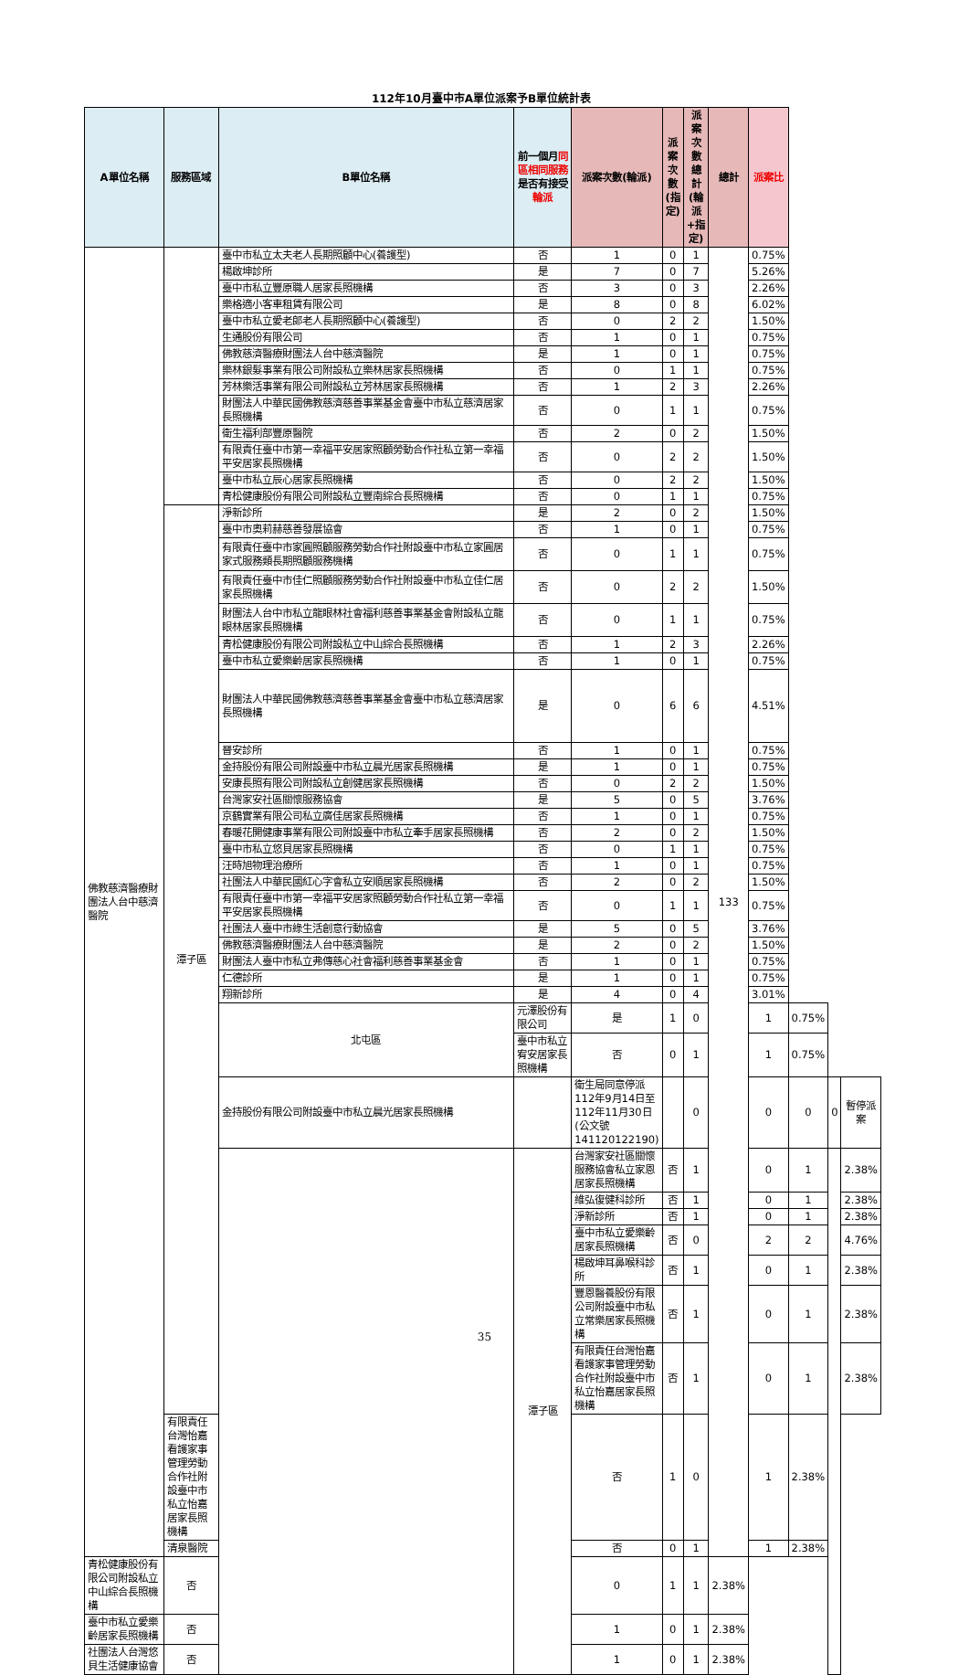112年10月臺中市A單位派案予B單位統計表
| A單位名稱 | 服務區域 | B單位名稱 | 前一個月 同區相同服務 是否有接受 輪派 | 派案次數(輪派) | 派案次數(指定) | 派案次數總計(輪派+指定) | 總計 | 派案比 | | | |
| --- | --- | --- | --- | --- | --- | --- | --- | --- | --- | --- | --- |
| 佛教慈濟醫療財團法人台中慈濟醫院 | | 臺中市私立太夫老人長期照顧中心(養護型) | 否 | 1 | 0 | 1 | 133 | 0.75% | | | |
| | | 楊啟坤診所 | 是 | 7 | 0 | 7 | | 5.26% | | | |
| | | 臺中市私立豐原職人居家長照機構 | 否 | 3 | 0 | 3 | | 2.26% | | | |
| | | 樂格適小客車租賃有限公司 | 是 | 8 | 0 | 8 | | 6.02% | | | |
| | | 臺中市私立愛老郎老人長期照顧中心(養護型) | 否 | 0 | 2 | 2 | | 1.50% | | | |
| | | 生通股份有限公司 | 否 | 1 | 0 | 1 | | 0.75% | | | |
| | | 佛教慈濟醫療財團法人台中慈濟醫院 | 是 | 1 | 0 | 1 | | 0.75% | | | |
| | | 樂林銀髮事業有限公司附設私立樂林居家長照機構 | 否 | 0 | 1 | 1 | | 0.75% | | | |
| | | 芳林樂活事業有限公司附設私立芳林居家長照機構 | 否 | 1 | 2 | 3 | | 2.26% | | | |
| | | 財團法人中華民國佛教慈濟慈善事業基金會臺中市私立慈濟居家長照機構 | 否 | 0 | 1 | 1 | | 0.75% | | | |
| | | 衛生福利部豐原醫院 | 否 | 2 | 0 | 2 | | 1.50% | | | |
| | | 有限責任臺中市第一幸福平安居家照顧勞動合作社私立第一幸福平安居家長照機構 | 否 | 0 | 2 | 2 | | 1.50% | | | |
| | | 臺中市私立辰心居家長照機構 | 否 | 0 | 2 | 2 | | 1.50% | | | |
| | | 青松健康股份有限公司附設私立豐南綜合長照機構 | 否 | 0 | 1 | 1 | | 0.75% | | | |
| | 潭子區 | 淨新診所 | 是 | 2 | 0 | 2 | | 1.50% | | | |
| | | 臺中市奧莉赫慈善發展協會 | 否 | 1 | 0 | 1 | | 0.75% | | | |
| | | 有限責任臺中市家圓照顧服務勞動合作社附設臺中市私立家圓居家式服務類長期照顧服務機構 | 否 | 0 | 1 | 1 | | 0.75% | | | |
| | | 有限責任臺中市佳仁照顧服務勞動合作社附設臺中市私立佳仁居家長照機構 | 否 | 0 | 2 | 2 | | 1.50% | | | |
| | | 財團法人台中市私立龍眼林社會福利慈善事業基金會附設私立龍眼林居家長照機構 | 否 | 0 | 1 | 1 | | 0.75% | | | |
| | | 青松健康股份有限公司附設私立中山綜合長照機構 | 否 | 1 | 2 | 3 | | 2.26% | | | |
| | | 臺中市私立愛樂齡居家長照機構 | 否 | 1 | 0 | 1 | | 0.75% | | | |
| | | 財團法人中華民國佛教慈濟慈善事業基金會臺中市私立慈濟居家長照機構 | 是 | 0 | 6 | 6 | | 4.51% | | | |
| | | 晉安診所 | 否 | 1 | 0 | 1 | | 0.75% | | | |
| | | 金持股份有限公司附設臺中市私立晨光居家長照機構 | 是 | 1 | 0 | 1 | | 0.75% | | | |
| | | 安康長照有限公司附設私立創健居家長照機構 | 否 | 0 | 2 | 2 | | 1.50% | | | |
| | | 台灣家安社區關懷服務協會 | 是 | 5 | 0 | 5 | | 3.76% | | | |
| | | 京鶴實業有限公司私立廣佳居家長照機構 | 否 | 1 | 0 | 1 | | 0.75% | | | |
| | | 春暖花開健康事業有限公司附設臺中市私立牽手居家長照機構 | 否 | 2 | 0 | 2 | | 1.50% | | | |
| | | 臺中市私立悠貝居家長照機構 | 否 | 0 | 1 | 1 | | 0.75% | | | |
| | | 汪時旭物理治療所 | 否 | 1 | 0 | 1 | | 0.75% | | | |
| | | 社團法人中華民國紅心字會私立安順居家長照機構 | 否 | 2 | 0 | 2 | | 1.50% | | | |
| | | 有限責任臺中市第一幸福平安居家照顧勞動合作社私立第一幸福平安居家長照機構 | 否 | 0 | 1 | 1 | | 0.75% | | | |
| | | 社團法人臺中市綠生活創意行動協會 | 是 | 5 | 0 | 5 | | 3.76% | | | |
| | | 佛教慈濟醫療財團法人台中慈濟醫院 | 是 | 2 | 0 | 2 | | 1.50% | | | |
| | | 財團法人臺中市私立弗傳慈心社會福利慈善事業基金會 | 否 | 1 | 0 | 1 | | 0.75% | | | |
| | | 仁德診所 | 是 | 1 | 0 | 1 | | 0.75% | | | |
| | | 翔新診所 | 是 | 4 | 0 | 4 | | 3.01% | | | |
| | | 北屯區 | 元澤股份有限公司 | 是 | 1 | 0 | | 1 | 0.75% | | |
| | | | 臺中市私立宥安居家長照機構 | 否 | 0 | 1 | | 1 | 0.75% | | |
| | | 金持股份有限公司附設臺中市私立晨光居家長照機構 | | 衛生局同意停派112年9月14日至112年11月30日(公文號141120122190) | | 0 | | 0 | 0 | 0 | 暫停派案 |
| | | | 潭子區 | 台灣家安社區關懷服務協會私立家恩居家長照機構 | 否 | 1 | | 0 | 1 | | 2.38% |
| | | | | 維弘復健科診所 | 否 | 1 | | 0 | 1 | | 2.38% |
| | | | | 淨新診所 | 否 | 1 | | 0 | 1 | | 2.38% |
| | | | | 臺中市私立愛樂齡居家長照機構 | 否 | 0 | | 2 | 2 | | 4.76% |
| | | | | 楊啟坤耳鼻喉科診所 | 否 | 1 | | 0 | 1 | | 2.38% |
| | | | | 豐恩醫養股份有限公司附設臺中市私立常樂居家長照機構 | 否 | 1 | | 0 | 1 | | 2.38% |
| | | | | 有限責任台灣怡嘉看護家事管理勞動合作社附設臺中市私立怡嘉居家長照機構 | 否 | 1 | | 0 | 1 | | 2.38% |
| | 有限責任台灣怡嘉看護家事管理勞動合作社附設臺中市私立怡嘉居家長照機構 | | | 否 | 1 | 0 | | 1 | 2.38% | | |
| | 清泉醫院 | | | 否 | 0 | 1 | | 1 | 2.38% | | |
| 青松健康股份有限公司附設私立中山綜合長照機構 | 否 | | | 0 | 1 | 1 | 2.38% | | | | |
| 臺中市私立愛樂齡居家長照機構 | 否 | | | 1 | 0 | 1 | 2.38% | | | | |
| 社團法人台灣悠貝生活健康協會 | 否 | | | 1 | 0 | 1 | 2.38% | | | | |
35